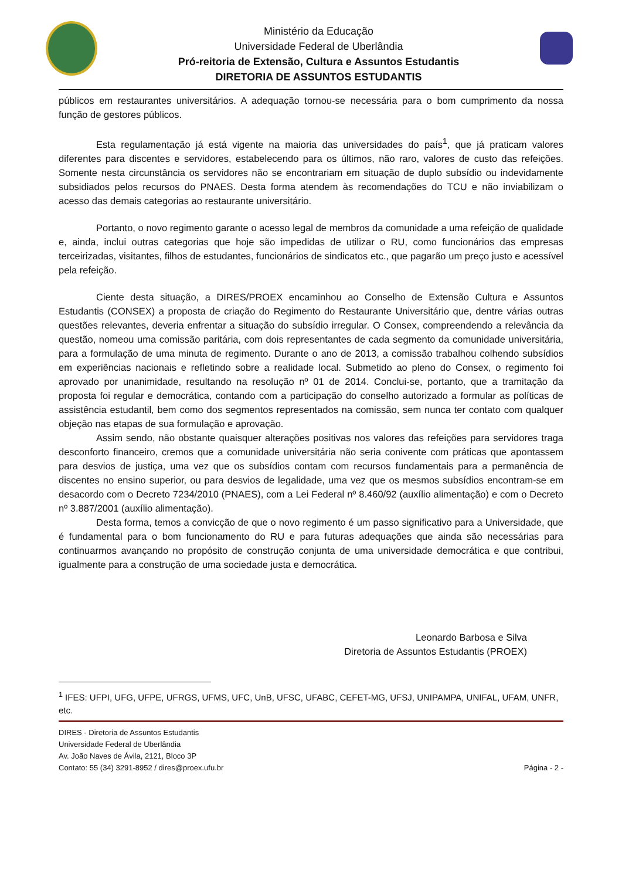Ministério da Educação
Universidade Federal de Uberlândia
Pró-reitoria de Extensão, Cultura e Assuntos Estudantis
DIRETORIA DE ASSUNTOS ESTUDANTIS
públicos em restaurantes universitários. A adequação tornou-se necessária para o bom cumprimento da nossa função de gestores públicos.
Esta regulamentação já está vigente na maioria das universidades do país<sup>1</sup>, que já praticam valores diferentes para discentes e servidores, estabelecendo para os últimos, não raro, valores de custo das refeições. Somente nesta circunstância os servidores não se encontrariam em situação de duplo subsídio ou indevidamente subsidiados pelos recursos do PNAES. Desta forma atendem às recomendações do TCU e não inviabilizam o acesso das demais categorias ao restaurante universitário.
Portanto, o novo regimento garante o acesso legal de membros da comunidade a uma refeição de qualidade e, ainda, inclui outras categorias que hoje são impedidas de utilizar o RU, como funcionários das empresas terceirizadas, visitantes, filhos de estudantes, funcionários de sindicatos etc., que pagarão um preço justo e acessível pela refeição.
Ciente desta situação, a DIRES/PROEX encaminhou ao Conselho de Extensão Cultura e Assuntos Estudantis (CONSEX) a proposta de criação do Regimento do Restaurante Universitário que, dentre várias outras questões relevantes, deveria enfrentar a situação do subsídio irregular. O Consex, compreendendo a relevância da questão, nomeou uma comissão paritária, com dois representantes de cada segmento da comunidade universitária, para a formulação de uma minuta de regimento. Durante o ano de 2013, a comissão trabalhou colhendo subsídios em experiências nacionais e refletindo sobre a realidade local. Submetido ao pleno do Consex, o regimento foi aprovado por unanimidade, resultando na resolução nº 01 de 2014. Conclui-se, portanto, que a tramitação da proposta foi regular e democrática, contando com a participação do conselho autorizado a formular as políticas de assistência estudantil, bem como dos segmentos representados na comissão, sem nunca ter contato com qualquer objeção nas etapas de sua formulação e aprovação.
Assim sendo, não obstante quaisquer alterações positivas nos valores das refeições para servidores traga desconforto financeiro, cremos que a comunidade universitária não seria conivente com práticas que apontassem para desvios de justiça, uma vez que os subsídios contam com recursos fundamentais para a permanência de discentes no ensino superior, ou para desvios de legalidade, uma vez que os mesmos subsídios encontram-se em desacordo com o Decreto 7234/2010 (PNAES), com a Lei Federal nº 8.460/92 (auxílio alimentação) e com o Decreto nº 3.887/2001 (auxílio alimentação).
Desta forma, temos a convicção de que o novo regimento é um passo significativo para a Universidade, que é fundamental para o bom funcionamento do RU e para futuras adequações que ainda são necessárias para continuarmos avançando no propósito de construção conjunta de uma universidade democrática e que contribui, igualmente para a construção de uma sociedade justa e democrática.
Leonardo Barbosa e Silva
Diretoria de Assuntos Estudantis (PROEX)
<sup>1</sup> IFES: UFPI, UFG, UFPE, UFRGS, UFMS, UFC, UnB, UFSC, UFABC, CEFET-MG, UFSJ, UNIPAMPA, UNIFAL, UFAM, UNFR, etc.
DIRES - Diretoria de Assuntos Estudantis
Universidade Federal de Uberlândia
Av. João Naves de Ávila, 2121, Bloco 3P
Contato: 55 (34) 3291-8952 / dires@proex.ufu.br Página - 2 -